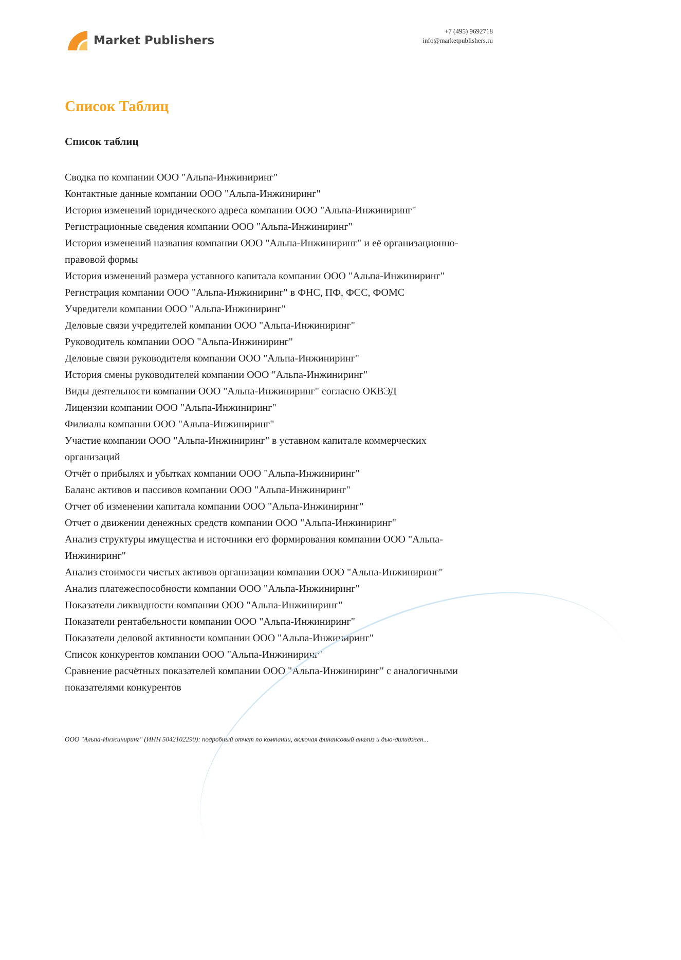Market Publishers
+7 (495) 9692718
info@marketpublishers.ru
Список Таблиц
Список таблиц
Сводка по компании ООО "Альпа-Инжиниринг"
Контактные данные компании ООО "Альпа-Инжиниринг"
История изменений юридического адреса компании ООО "Альпа-Инжиниринг"
Регистрационные сведения компании ООО "Альпа-Инжиниринг"
История изменений названия компании ООО "Альпа-Инжиниринг" и её организационно-правовой формы
История изменений размера уставного капитала компании ООО "Альпа-Инжиниринг"
Регистрация компании ООО "Альпа-Инжиниринг" в ФНС, ПФ, ФСС, ФОМС
Учредители компании ООО "Альпа-Инжиниринг"
Деловые связи учредителей компании ООО "Альпа-Инжиниринг"
Руководитель компании ООО "Альпа-Инжиниринг"
Деловые связи руководителя компании ООО "Альпа-Инжиниринг"
История смены руководителей компании ООО "Альпа-Инжиниринг"
Виды деятельности компании ООО "Альпа-Инжиниринг" согласно ОКВЭД
Лицензии компании ООО "Альпа-Инжиниринг"
Филиалы компании ООО "Альпа-Инжиниринг"
Участие компании ООО "Альпа-Инжиниринг" в уставном капитале коммерческих организаций
Отчёт о прибылях и убытках компании ООО "Альпа-Инжиниринг"
Баланс активов и пассивов компании ООО "Альпа-Инжиниринг"
Отчет об изменении капитала компании ООО "Альпа-Инжиниринг"
Отчет о движении денежных средств компании ООО "Альпа-Инжиниринг"
Анализ структуры имущества и источники его формирования компании ООО "Альпа-Инжиниринг"
Анализ стоимости чистых активов организации компании ООО "Альпа-Инжиниринг"
Анализ платежеспособности компании ООО "Альпа-Инжиниринг"
Показатели ликвидности компании ООО "Альпа-Инжиниринг"
Показатели рентабельности компании ООО "Альпа-Инжиниринг"
Показатели деловой активности компании ООО "Альпа-Инжиниринг"
Список конкурентов компании ООО "Альпа-Инжиниринг"
Сравнение расчётных показателей компании ООО "Альпа-Инжиниринг" с аналогичными показателями конкурентов
ООО "Альпа-Инжиниринг" (ИНН 5042102290): подробный отчет по компании, включая финансовый анализ и дью-дилиджен...